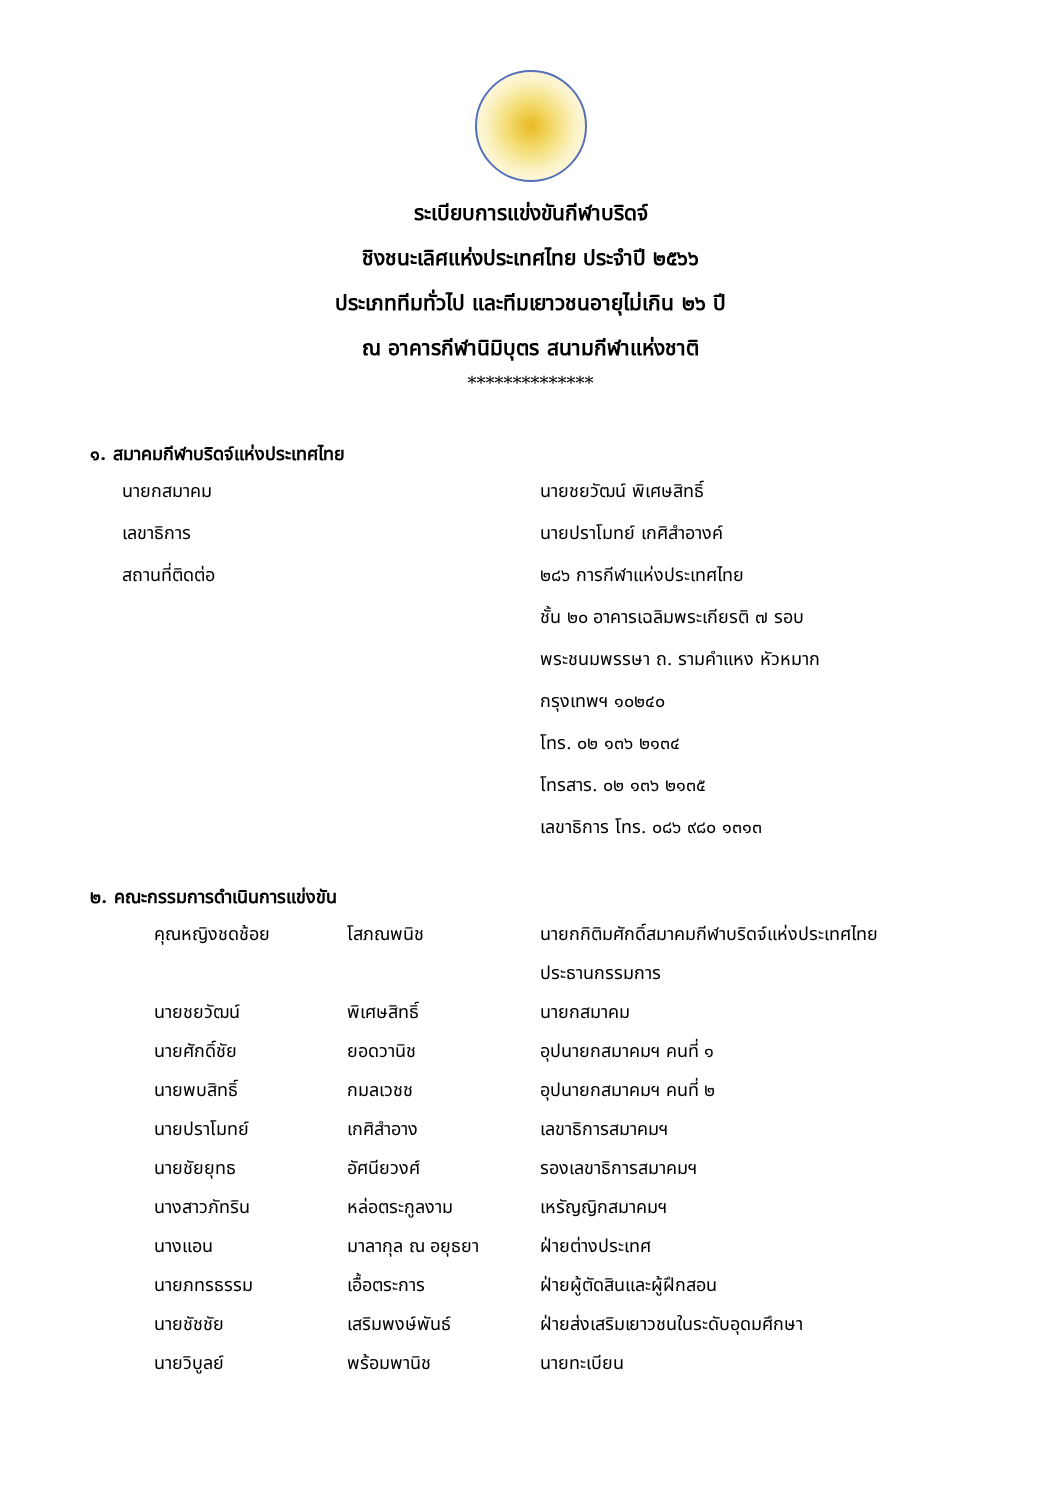ระเบียบการแข่งขันกีฬาบริดจ์
ชิงชนะเลิศแห่งประเทศไทย ประจำปี ๒๕๖๖
ประเภททีมทั่วไป และทีมเยาวชนอายุไม่เกิน ๒๖ ปี
ณ อาคารกีฬานิมิบุตร สนามกีฬาแห่งชาติ
**************
๑. สมาคมกีฬาบริดจ์แห่งประเทศไทย
| นายกสมาคม | นายชยวัฒน์ พิเศษสิทธิ์ |
| เลขาธิการ | นายปราโมทย์ เกศิสำอางค์ |
| สถานที่ติดต่อ | ๒๘๖ การกีฬาแห่งประเทศไทย |
| | ชั้น ๒๐ อาคารเฉลิมพระเกียรติ ๗ รอบ |
| | พระชนมพรรษา ถ. รามคำแหง หัวหมาก |
| | กรุงเทพฯ ๑๐๒๔๐ |
| | โทร. ๐๒ ๑๓๖ ๒๑๓๔ |
| | โทรสาร. ๐๒ ๑๓๖ ๒๑๓๕ |
| | เลขาธิการ โทร. ๐๘๖ ๙๘๐ ๑๓๑๓ |
๒. คณะกรรมการดำเนินการแข่งขัน
| คุณหญิงชดช้อย | โสภณพนิช | นายกกิติมศักดิ์สมาคมกีฬาบริดจ์แห่งประเทศไทย |
| | | ประธานกรรมการ |
| นายชยวัฒน์ | พิเศษสิทธิ์ | นายกสมาคม |
| นายศักดิ์ชัย | ยอดวานิช | อุปนายกสมาคมฯ คนที่ ๑ |
| นายพบสิทธิ์ | กมลเวชช | อุปนายกสมาคมฯ คนที่ ๒ |
| นายปราโมทย์ | เกศิสำอาง | เลขาธิการสมาคมฯ |
| นายชัยยุทธ | อัศนียวงศ์ | รองเลขาธิการสมาคมฯ |
| นางสาวภัทริน | หล่อตระกูลงาม | เหรัญญิกสมาคมฯ |
| นางแอน | มาลากุล ณ อยุธยา | ฝ่ายต่างประเทศ |
| นายภทรธรรม | เอื้อตระการ | ฝ่ายผู้ตัดสินและผู้ฝึกสอน |
| นายชัชชัย | เสริมพงษ์พันธ์ | ฝ่ายส่งเสริมเยาวชนในระดับอุดมศึกษา |
| นายวิบูลย์ | พร้อมพานิช | นายทะเบียน |